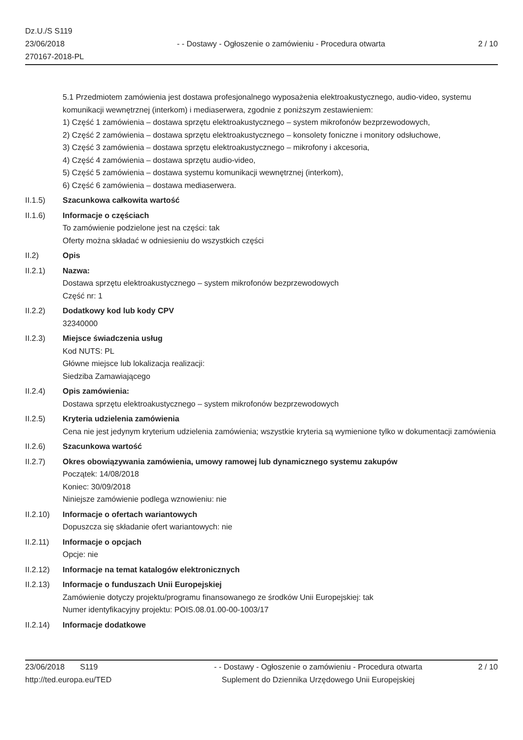Dz.U./S S119
23/06/2018
270167-2018-PL
- - Dostawy - Ogłoszenie o zamówieniu - Procedura otwarta
2 / 10
5.1 Przedmiotem zamówienia jest dostawa profesjonalnego wyposażenia elektroakustycznego, audio-video, systemu komunikacji wewnętrznej (interkom) i mediaserwera, zgodnie z poniższym zestawieniem:
1) Część 1 zamówienia – dostawa sprzętu elektroakustycznego – system mikrofonów bezprzewodowych,
2) Część 2 zamówienia – dostawa sprzętu elektroakustycznego – konsolety foniczne i monitory odsłuchowe,
3) Część 3 zamówienia – dostawa sprzętu elektroakustycznego – mikrofony i akcesoria,
4) Część 4 zamówienia – dostawa sprzętu audio-video,
5) Część 5 zamówienia – dostawa systemu komunikacji wewnętrznej (interkom),
6) Część 6 zamówienia – dostawa mediaserwera.
II.1.5) Szacunkowa całkowita wartość
II.1.6) Informacje o częściach
To zamówienie podzielone jest na części: tak
Oferty można składać w odniesieniu do wszystkich części
II.2) Opis
II.2.1) Nazwa:
Dostawa sprzętu elektroakustycznego – system mikrofonów bezprzewodowych
Część nr: 1
II.2.2) Dodatkowy kod lub kody CPV
32340000
II.2.3) Miejsce świadczenia usług
Kod NUTS: PL
Główne miejsce lub lokalizacja realizacji:
Siedziba Zamawiającego
II.2.4) Opis zamówienia:
Dostawa sprzętu elektroakustycznego – system mikrofonów bezprzewodowych
II.2.5) Kryteria udzielenia zamówienia
Cena nie jest jedynym kryterium udzielenia zamówienia; wszystkie kryteria są wymienione tylko w dokumentacji zamówienia
II.2.6) Szacunkowa wartość
II.2.7) Okres obowiązywania zamówienia, umowy ramowej lub dynamicznego systemu zakupów
Początek: 14/08/2018
Koniec: 30/09/2018
Niniejsze zamówienie podlega wznowieniu: nie
II.2.10)
Informacje o ofertach wariantowych
Dopuszcza się składanie ofert wariantowych: nie
II.2.11)
Informacje o opcjach
Opcje: nie
II.2.12)
Informacje na temat katalogów elektronicznych
II.2.13)
Informacje o funduszach Unii Europejskiej
Zamówienie dotyczy projektu/programu finansowanego ze środków Unii Europejskiej: tak
Numer identyfikacyjny projektu: POIS.08.01.00-00-1003/17
II.2.14)
Informacje dodatkowe
23/06/2018 S119
http://ted.europa.eu/TED
- - Dostawy - Ogłoszenie o zamówieniu - Procedura otwarta
Suplement do Dziennika Urzędowego Unii Europejskiej
2 / 10